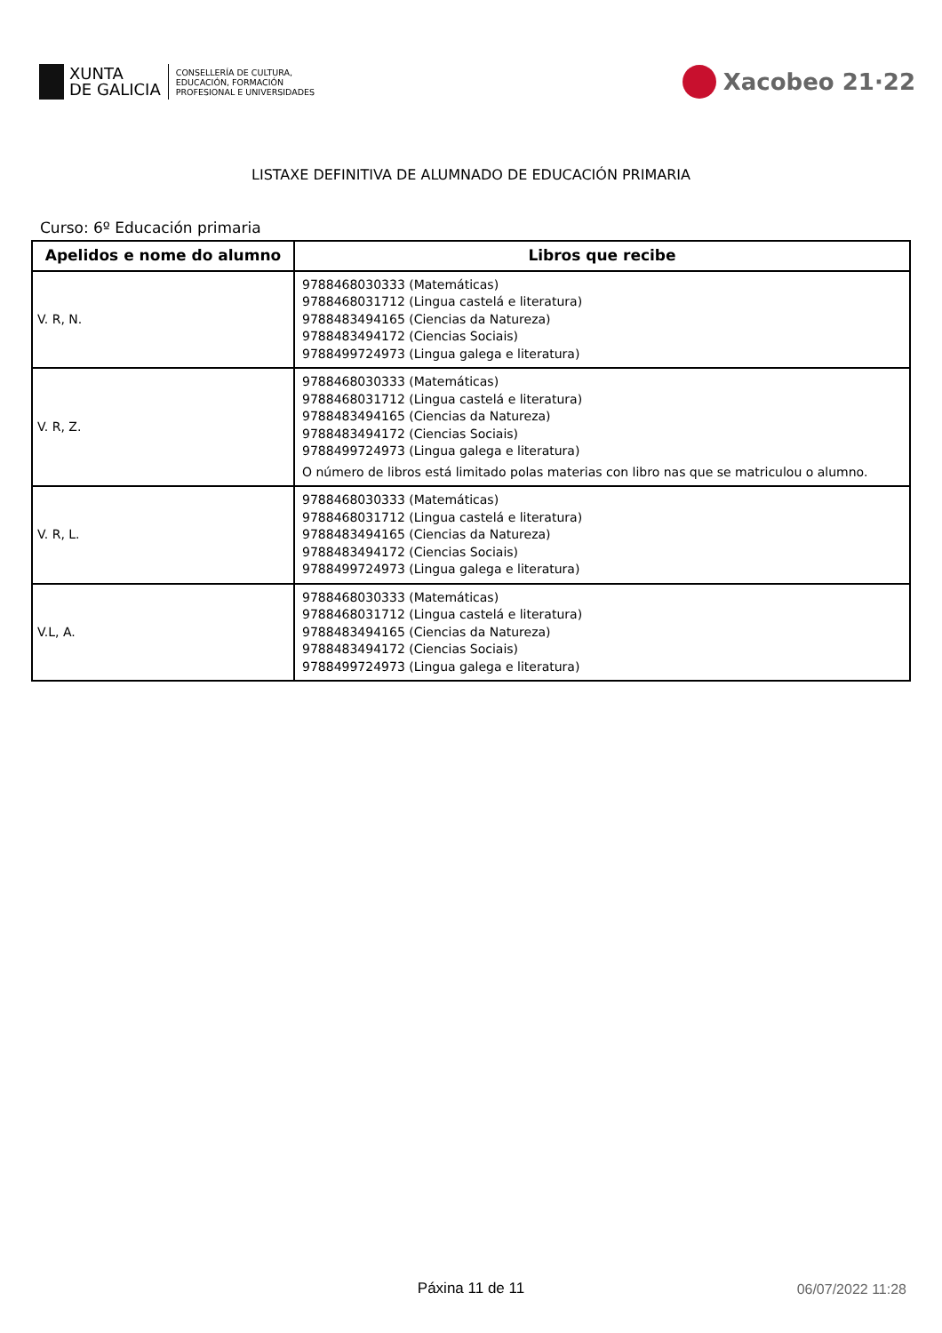XUNTA
DE GALICIA
CONSELLERÍA DE CULTURA,
EDUCACIÓN, FORMACIÓN
PROFESIONAL E UNIVERSIDADES
Xacobeo 21·22
LISTAXE DEFINITIVA DE ALUMNADO DE EDUCACIÓN PRIMARIA
Curso: 6º Educación primaria
| Apelidos e nome do alumno | Libros que recibe |
| --- | --- |
| V. R, N. | 9788468030333 (Matemáticas) 9788468031712 (Lingua castelá e literatura) 9788483494165 (Ciencias da Natureza) 9788483494172 (Ciencias Sociais) 9788499724973 (Lingua galega e literatura) |
| V. R, Z. | 9788468030333 (Matemáticas) 9788468031712 (Lingua castelá e literatura) 9788483494165 (Ciencias da Natureza) 9788483494172 (Ciencias Sociais) 9788499724973 (Lingua galega e literatura) O número de libros está limitado polas materias con libro nas que se matriculou o alumno. |
| V. R, L. | 9788468030333 (Matemáticas) 9788468031712 (Lingua castelá e literatura) 9788483494165 (Ciencias da Natureza) 9788483494172 (Ciencias Sociais) 9788499724973 (Lingua galega e literatura) |
| V.L, A. | 9788468030333 (Matemáticas) 9788468031712 (Lingua castelá e literatura) 9788483494165 (Ciencias da Natureza) 9788483494172 (Ciencias Sociais) 9788499724973 (Lingua galega e literatura) |
Páxina 11 de 11
06/07/2022 11:28